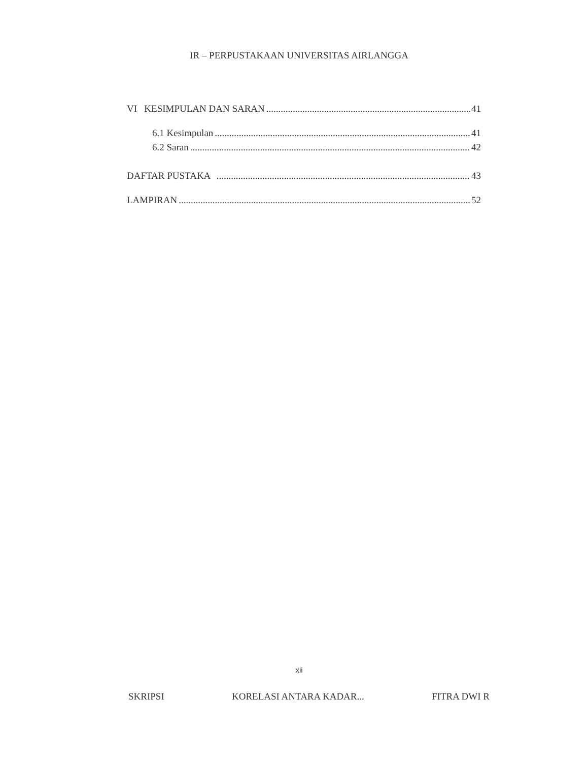IR – PERPUSTAKAAN UNIVERSITAS AIRLANGGA
VI KESIMPULAN DAN SARAN 41
6.1 Kesimpulan 41
6.2 Saran 42
DAFTAR PUSTAKA 43
LAMPIRAN 52
xii
SKRIPSI KORELASI ANTARA KADAR... FITRA DWI R